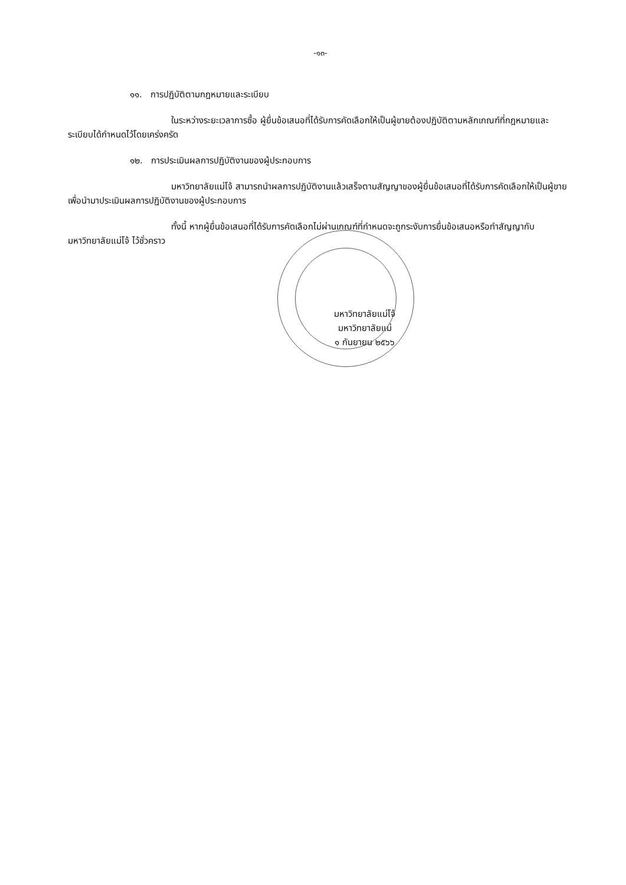-๑๓-
๑๑. การปฏิบัติตามกฎหมายและระเบียบ
ในระหว่างระยะเวลาการซื้อ ผู้ยื่นข้อเสนอที่ได้รับการคัดเลือกให้เป็นผู้ขายต้องปฏิบัติตามหลักเกณฑ์ที่กฎหมายและระเบียบได้กำหนดไว้โดยเคร่งครัด
๑๒. การประเมินผลการปฏิบัติงานของผู้ประกอบการ
มหาวิทยาลัยแม่โจ้ สามารถนำผลการปฏิบัติงานแล้วเสร็จตามสัญญาของผู้ยื่นข้อเสนอที่ได้รับการคัดเลือกให้เป็นผู้ขายเพื่อนำมาประเมินผลการปฏิบัติงานของผู้ประกอบการ
ทั้งนี้ หากผู้ยื่นข้อเสนอที่ได้รับการคัดเลือกไม่ผ่านเกณฑ์ที่กำหนดจะถูกระงับการยื่นข้อเสนอหรือทำสัญญากับมหาวิทยาลัยแม่โจ้ ไว้ชั่วคราว
มหาวิทยาลัยแม่โจ้
มหาวิทยาลัยแม่
๑ กันยายน ๒๕๖๖